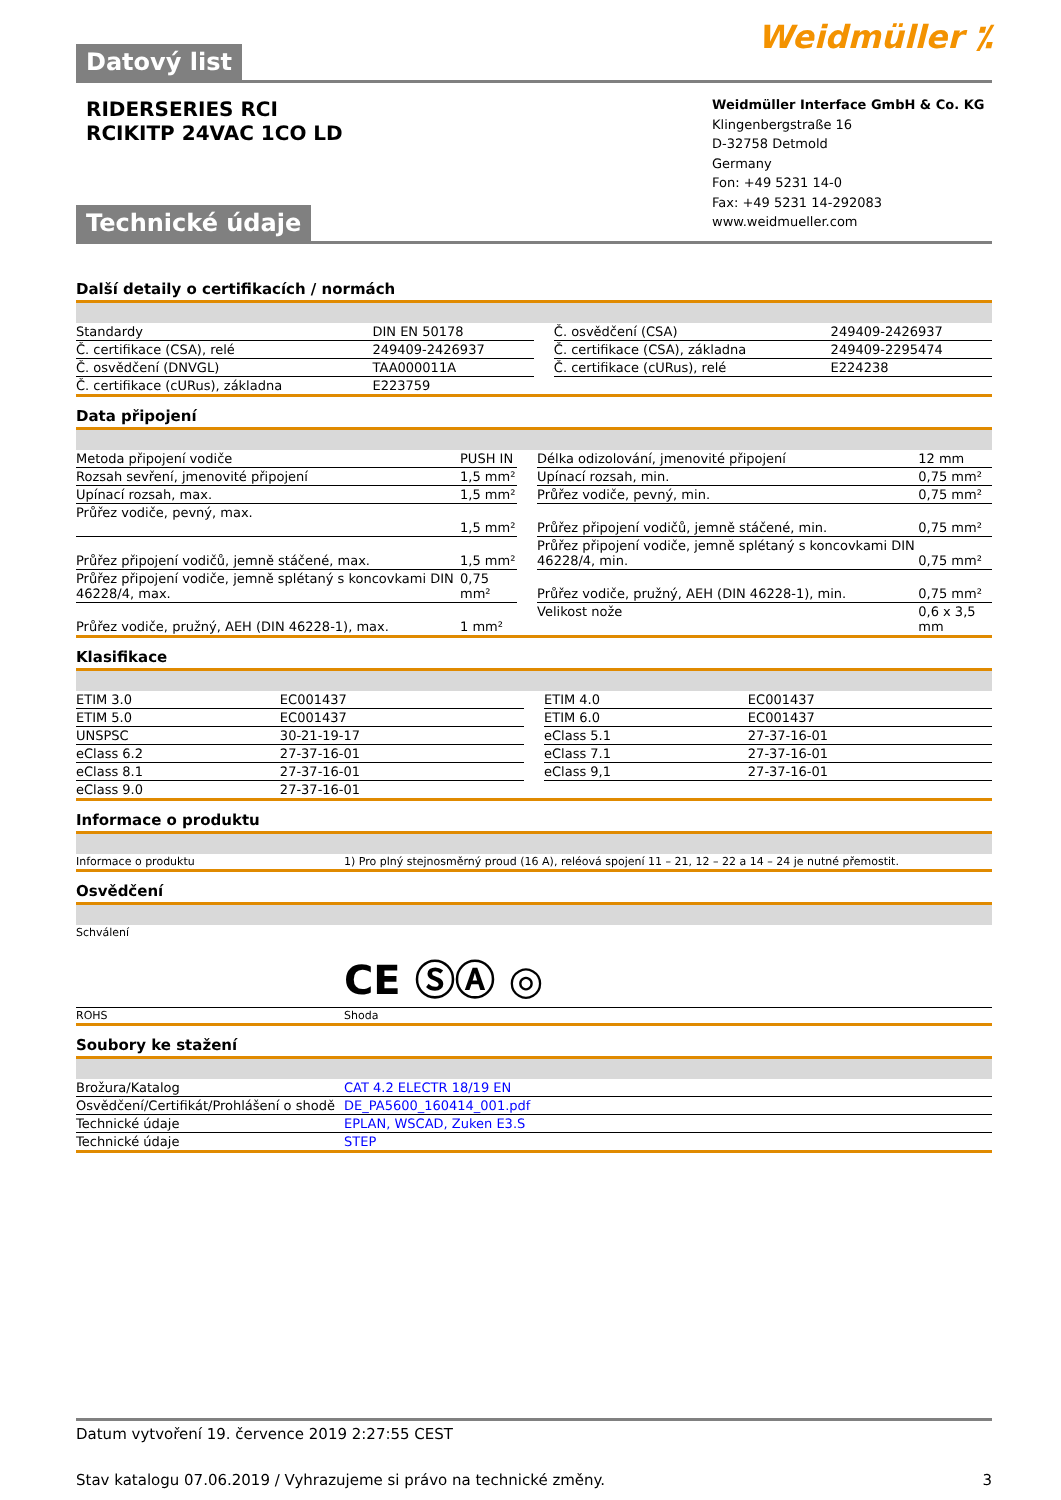Weidmüller ⁒
Datový list
RIDERSERIES RCI
RCIKITP 24VAC 1CO LD
Technické údaje
Weidmüller Interface GmbH & Co. KG
Klingenbergstraße 16
D-32758 Detmold
Germany
Fon: +49 5231 14-0
Fax: +49 5231 14-292083
www.weidmueller.com
Další detaily o certifikacích / normách
| Standardy | DIN EN 50178 | | Č. osvědčení (CSA) | 249409-2426937 |
| Č. certifikace (CSA), relé | 249409-2426937 | | Č. certifikace (CSA), základna | 249409-2295474 |
| Č. osvědčení (DNVGL) | TAA000011A | | Č. certifikace (cURus), relé | E224238 |
| Č. certifikace (cURus), základna | E223759 | | | |
Data připojení
| Metoda připojení vodiče | PUSH IN | | Délka odizolování, jmenovité připojení | 12 mm |
| Rozsah sevření, jmenovité připojení | 1,5 mm² | | Upínací rozsah, min. | 0,75 mm² |
| Upínací rozsah, max. | 1,5 mm² | | Průřez vodiče, pevný, min. | 0,75 mm² |
| Průřez vodiče, pevný, max. | 1,5 mm² | | Průřez připojení vodičů, jemně stáčené, min. | 0,75 mm² |
| Průřez připojení vodičů, jemně stáčené, max. | 1,5 mm² | | Průřez připojení vodiče, jemně splétaný s koncovkami DIN 46228/4, min. | 0,75 mm² |
| Průřez připojení vodiče, jemně splétaný s koncovkami DIN 46228/4, max. | 0,75 mm² | | Průřez vodiče, pružný, AEH (DIN 46228-1), min. | 0,75 mm² |
| Průřez vodiče, pružný, AEH (DIN 46228-1), max. | 1 mm² | | Velikost nože | 0,6 x 3,5 mm |
Klasifikace
| ETIM 3.0 | EC001437 | | ETIM 4.0 | EC001437 |
| ETIM 5.0 | EC001437 | | ETIM 6.0 | EC001437 |
| UNSPSC | 30-21-19-17 | | eClass 5.1 | 27-37-16-01 |
| eClass 6.2 | 27-37-16-01 | | eClass 7.1 | 27-37-16-01 |
| eClass 8.1 | 27-37-16-01 | | eClass 9,1 | 27-37-16-01 |
| eClass 9.0 | 27-37-16-01 | | | |
Informace o produktu
| Informace o produktu | 1) Pro plný stejnosměrný proud (16 A), reléová spojení 11 – 21, 12 – 22 a 14 – 24 je nutné přemostit. |
Osvědčení
| Schválení | CE ⓈⒶ ◎ |
| ROHS | Shoda |
Soubory ke stažení
| Brožura/Katalog | CAT 4.2 ELECTR 18/19 EN |
| Osvědčení/Certifikát/Prohlášení o shodě | DE_PA5600_160414_001.pdf |
| Technické údaje | EPLAN, WSCAD, Zuken E3.S |
| Technické údaje | STEP |
Datum vytvoření 19. července 2019 2:27:55 CEST
Stav katalogu 07.06.2019 / Vyhrazujeme si právo na technické změny. 3